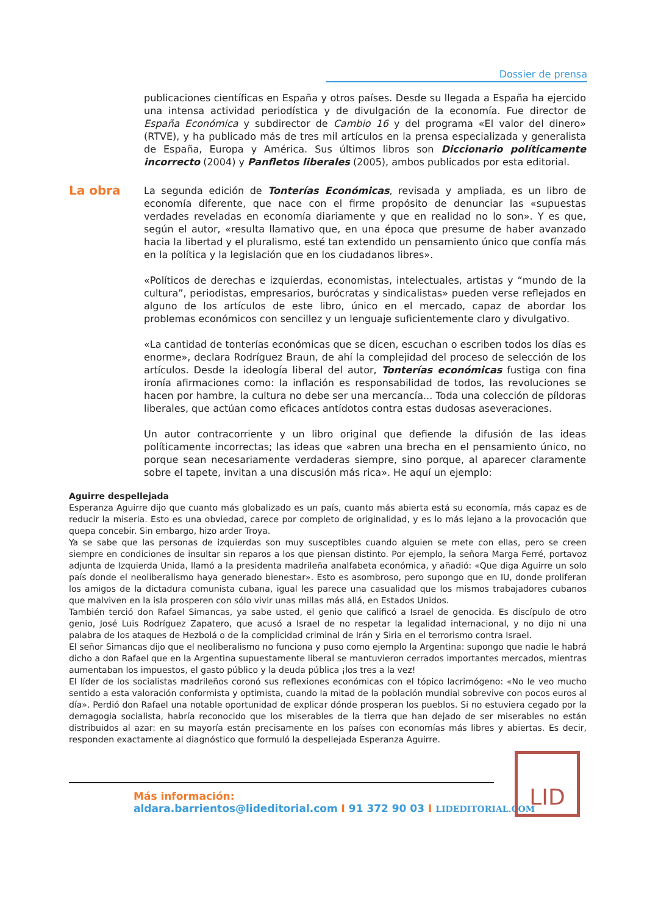Dossier de prensa
publicaciones científicas en España y otros países. Desde su llegada a España ha ejercido una intensa actividad periodística y de divulgación de la economía. Fue director de España Económica y subdirector de Cambio 16 y del programa «El valor del dinero» (RTVE), y ha publicado más de tres mil artículos en la prensa especializada y generalista de España, Europa y América. Sus últimos libros son Diccionario políticamente incorrecto (2004) y Panfletos liberales (2005), ambos publicados por esta editorial.
La segunda edición de Tonterías Económicas, revisada y ampliada, es un libro de economía diferente, que nace con el firme propósito de denunciar las «supuestas verdades reveladas en economía diariamente y que en realidad no lo son». Y es que, según el autor, «resulta llamativo que, en una época que presume de haber avanzado hacia la libertad y el pluralismo, esté tan extendido un pensamiento único que confía más en la política y la legislación que en los ciudadanos libres».
«Políticos de derechas e izquierdas, economistas, intelectuales, artistas y “mundo de la cultura”, periodistas, empresarios, burócratas y sindicalistas» pueden verse reflejados en alguno de los artículos de este libro, único en el mercado, capaz de abordar los problemas económicos con sencillez y un lenguaje suficientemente claro y divulgativo.
«La cantidad de tonterías económicas que se dicen, escuchan o escriben todos los días es enorme», declara Rodríguez Braun, de ahí la complejidad del proceso de selección de los artículos. Desde la ideología liberal del autor, Tonterías económicas fustiga con fina ironía afirmaciones como: la inflación es responsabilidad de todos, las revoluciones se hacen por hambre, la cultura no debe ser una mercancía... Toda una colección de píldoras liberales, que actúan como eficaces antídotos contra estas dudosas aseveraciones.
Un autor contracorriente y un libro original que defiende la difusión de las ideas políticamente incorrectas; las ideas que «abren una brecha en el pensamiento único, no porque sean necesariamente verdaderas siempre, sino porque, al aparecer claramente sobre el tapete, invitan a una discusión más rica». He aquí un ejemplo:
La obra
Aguirre despellejada
Esperanza Aguirre dijo que cuanto más globalizado es un país, cuanto más abierta está su economía, más capaz es de reducir la miseria. Esto es una obviedad, carece por completo de originalidad, y es lo más lejano a la provocación que quepa concebir. Sin embargo, hizo arder Troya.
Ya se sabe que las personas de izquierdas son muy susceptibles cuando alguien se mete con ellas, pero se creen siempre en condiciones de insultar sin reparos a los que piensan distinto. Por ejemplo, la señora Marga Ferré, portavoz adjunta de Izquierda Unida, llamó a la presidenta madrileña analfabeta económica, y añadió: «Que diga Aguirre un solo país donde el neoliberalismo haya generado bienestar». Esto es asombroso, pero supongo que en IU, donde proliferan los amigos de la dictadura comunista cubana, igual les parece una casualidad que los mismos trabajadores cubanos que malviven en la isla prosperen con sólo vivir unas millas más allá, en Estados Unidos.
También terció don Rafael Simancas, ya sabe usted, el genio que calificó a Israel de genocida. Es discípulo de otro genio, José Luis Rodríguez Zapatero, que acusó a Israel de no respetar la legalidad internacional, y no dijo ni una palabra de los ataques de Hezbolá o de la complicidad criminal de Irán y Siria en el terrorismo contra Israel.
El señor Simancas dijo que el neoliberalismo no funciona y puso como ejemplo la Argentina: supongo que nadie le habrá dicho a don Rafael que en la Argentina supuestamente liberal se mantuvieron cerrados importantes mercados, mientras aumentaban los impuestos, el gasto público y la deuda pública ¡los tres a la vez!
El líder de los socialistas madrileños coronó sus reflexiones económicas con el tópico lacrimógeno: «No le veo mucho sentido a esta valoración conformista y optimista, cuando la mitad de la población mundial sobrevive con pocos euros al día». Perdió don Rafael una notable oportunidad de explicar dónde prosperan los pueblos. Si no estuviera cegado por la demagogia socialista, habría reconocido que los miserables de la tierra que han dejado de ser miserables no están distribuidos al azar: en su mayoría están precisamente en los países con economías más libres y abiertas. Es decir, responden exactamente al diagnóstico que formuló la despellejada Esperanza Aguirre.
Más información:
aldara.barrientos@lideditorial.com I 91 372 90 03 I LIDEDITORIAL.COM
LID